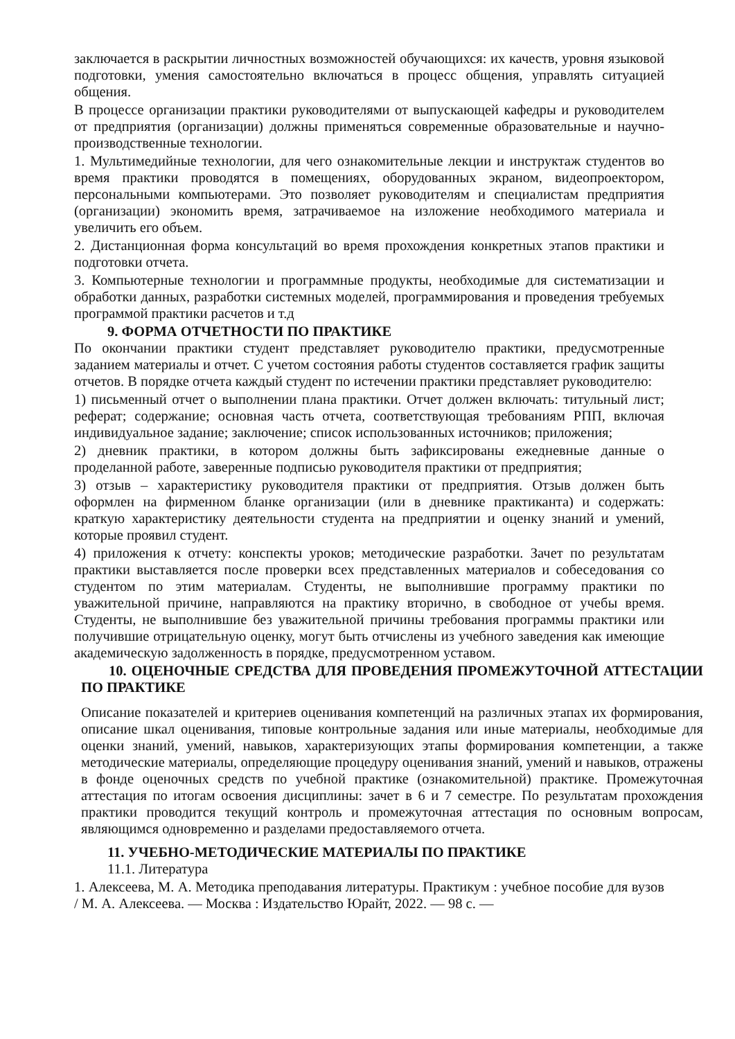заключается в раскрытии личностных возможностей обучающихся: их качеств, уровня языковой подготовки, умения самостоятельно включаться в процесс общения, управлять ситуацией общения.
В процессе организации практики руководителями от выпускающей кафедры и руководителем от предприятия (организации) должны применяться современные образовательные и научно-производственные технологии.
1. Мультимедийные технологии, для чего ознакомительные лекции и инструктаж студентов во время практики проводятся в помещениях, оборудованных экраном, видеопроектором, персональными компьютерами. Это позволяет руководителям и специалистам предприятия (организации) экономить время, затрачиваемое на изложение необходимого материала и увеличить его объем.
2. Дистанционная форма консультаций во время прохождения конкретных этапов практики и подготовки отчета.
3. Компьютерные технологии и программные продукты, необходимые для систематизации и обработки данных, разработки системных моделей, программирования и проведения требуемых программой практики расчетов и т.д
9. ФОРМА ОТЧЕТНОСТИ ПО ПРАКТИКЕ
По окончании практики студент представляет руководителю практики, предусмотренные заданием материалы и отчет. С учетом состояния работы студентов составляется график защиты отчетов. В порядке отчета каждый студент по истечении практики представляет руководителю:
1) письменный отчет о выполнении плана практики. Отчет должен включать: титульный лист; реферат; содержание; основная часть отчета, соответствующая требованиям РПП, включая индивидуальное задание; заключение; список использованных источников; приложения;
2) дневник практики, в котором должны быть зафиксированы ежедневные данные о проделанной работе, заверенные подписью руководителя практики от предприятия;
3) отзыв – характеристику руководителя практики от предприятия. Отзыв должен быть оформлен на фирменном бланке организации (или в дневнике практиканта) и содержать: краткую характеристику деятельности студента на предприятии и оценку знаний и умений, которые проявил студент.
4) приложения к отчету: конспекты уроков; методические разработки. Зачет по результатам практики выставляется после проверки всех представленных материалов и собеседования со студентом по этим материалам. Студенты, не выполнившие программу практики по уважительной причине, направляются на практику вторично, в свободное от учебы время. Студенты, не выполнившие без уважительной причины требования программы практики или получившие отрицательную оценку, могут быть отчислены из учебного заведения как имеющие академическую задолженность в порядке, предусмотренном уставом.
10. ОЦЕНОЧНЫЕ СРЕДСТВА ДЛЯ ПРОВЕДЕНИЯ ПРОМЕЖУТОЧНОЙ АТТЕСТАЦИИ ПО ПРАКТИКЕ
Описание показателей и критериев оценивания компетенций на различных этапах их формирования, описание шкал оценивания, типовые контрольные задания или иные материалы, необходимые для оценки знаний, умений, навыков, характеризующих этапы формирования компетенции, а также методические материалы, определяющие процедуру оценивания знаний, умений и навыков, отражены в фонде оценочных средств по учебной практике (ознакомительной) практике. Промежуточная аттестация по итогам освоения дисциплины: зачет в 6 и 7 семестре. По результатам прохождения практики проводится текущий контроль и промежуточная аттестация по основным вопросам, являющимся одновременно и разделами предоставляемого отчета.
11. УЧЕБНО-МЕТОДИЧЕСКИЕ МАТЕРИАЛЫ ПО ПРАКТИКЕ
11.1. Литература
1. Алексеева, М. А. Методика преподавания литературы. Практикум : учебное пособие для вузов / М. А. Алексеева. — Москва : Издательство Юрайт, 2022. — 98 с. —